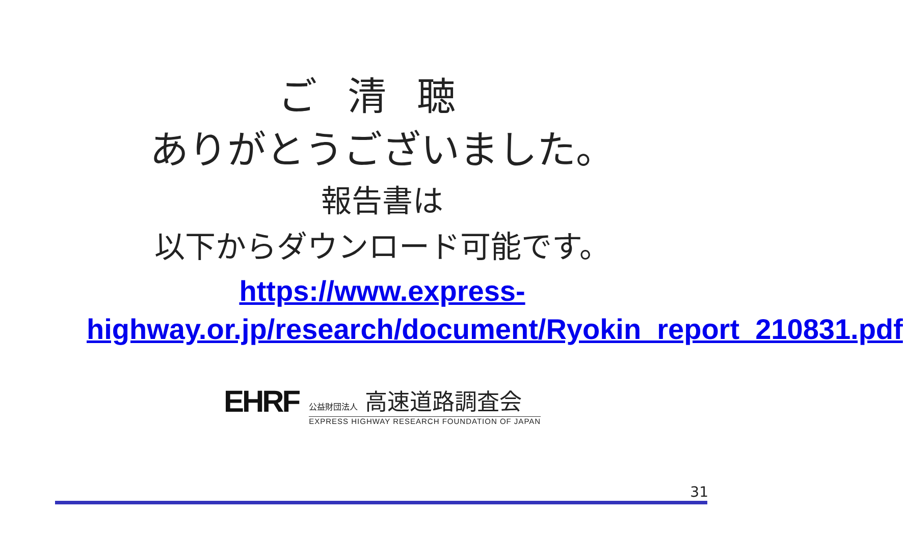ご清聴
ありがとうございました。
報告書は
以下からダウンロード可能です。
https://www.express-highway.or.jp/research/document/Ryokin_report_210831.pdf
EHRF
公益財団法人 高速道路調査会
EXPRESS HIGHWAY RESEARCH FOUNDATION OF JAPAN
31